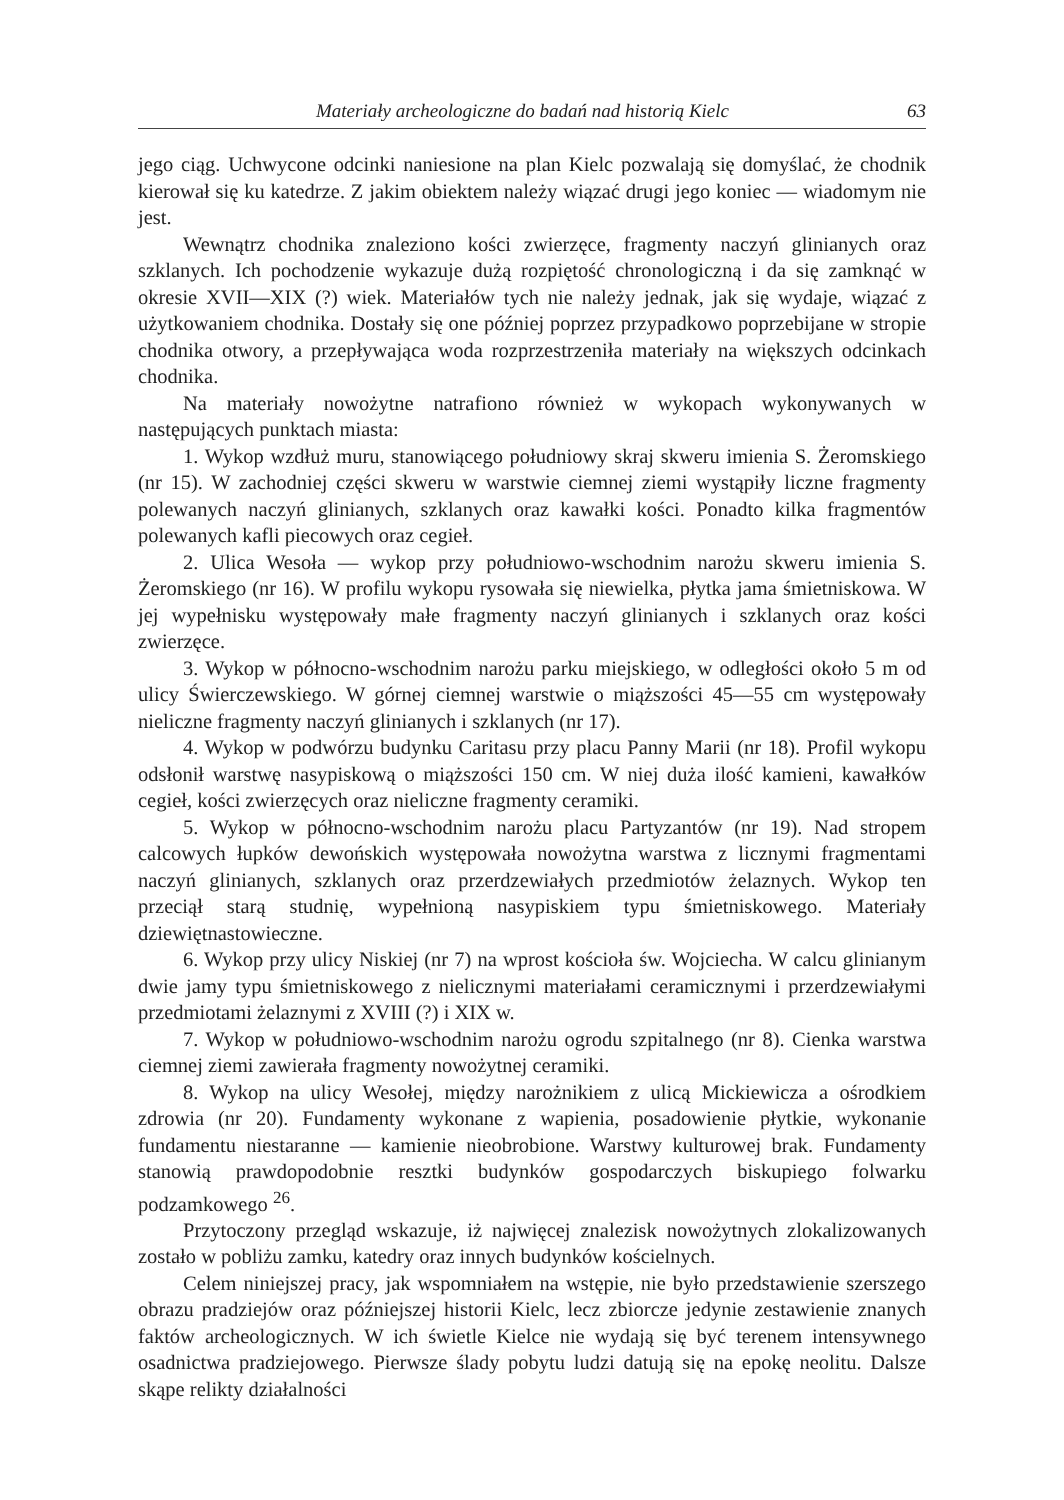Materiały archeologiczne do badań nad historią Kielc 63
jego ciąg. Uchwycone odcinki naniesione na plan Kielc pozwalają się domyślać, że chodnik kierował się ku katedrze. Z jakim obiektem należy wiązać drugi jego koniec — wiadomym nie jest.
Wewnątrz chodnika znaleziono kości zwierzęce, fragmenty naczyń glinianych oraz szklanych. Ich pochodzenie wykazuje dużą rozpiętość chronologiczną i da się zamknąć w okresie XVII—XIX (?) wiek. Materiałów tych nie należy jednak, jak się wydaje, wiązać z użytkowaniem chodnika. Dostały się one później poprzez przypadkowo poprzebijane w stropie chodnika otwory, a przepływająca woda rozprzestrzeniła materiały na większych odcinkach chodnika.
Na materiały nowożytne natrafiono również w wykopach wykonywanych w następujących punktach miasta:
1. Wykop wzdłuż muru, stanowiącego południowy skraj skweru imienia S. Żeromskiego (nr 15). W zachodniej części skweru w warstwie ciemnej ziemi wystąpiły liczne fragmenty polewanych naczyń glinianych, szklanych oraz kawałki kości. Ponadto kilka fragmentów polewanych kafli piecowych oraz cegieł.
2. Ulica Wesoła — wykop przy południowo-wschodnim narożu skweru imienia S. Żeromskiego (nr 16). W profilu wykopu rysowała się niewielka, płytka jama śmietniskowa. W jej wypełnisku występowały małe fragmenty naczyń glinianych i szklanych oraz kości zwierzęce.
3. Wykop w północno-wschodnim narożu parku miejskiego, w odległości około 5 m od ulicy Świerczewskiego. W górnej ciemnej warstwie o miąższości 45—55 cm występowały nieliczne fragmenty naczyń glinianych i szklanych (nr 17).
4. Wykop w podwórzu budynku Caritasu przy placu Panny Marii (nr 18). Profil wykopu odsłonił warstwę nasypiskową o miąższości 150 cm. W niej duża ilość kamieni, kawałków cegieł, kości zwierzęcych oraz nieliczne fragmenty ceramiki.
5. Wykop w północno-wschodnim narożu placu Partyzantów (nr 19). Nad stropem calcowych łupków dewońskich występowała nowożytna warstwa z licznymi fragmentami naczyń glinianych, szklanych oraz przerdzewiałych przedmiotów żelaznych. Wykop ten przeciął starą studnię, wypełnioną nasypiskiem typu śmietniskowego. Materiały dziewiętnastowieczne.
6. Wykop przy ulicy Niskiej (nr 7) na wprost kościoła św. Wojciecha. W calcu glinianym dwie jamy typu śmietniskowego z nielicznymi materiałami ceramicznymi i przerdzewiałymi przedmiotami żelaznymi z XVIII (?) i XIX w.
7. Wykop w południowo-wschodnim narożu ogrodu szpitalnego (nr 8). Cienka warstwa ciemnej ziemi zawierała fragmenty nowożytnej ceramiki.
8. Wykop na ulicy Wesołej, między narożnikiem z ulicą Mickiewicza a ośrodkiem zdrowia (nr 20). Fundamenty wykonane z wapienia, posadowienie płytkie, wykonanie fundamentu niestaranne — kamienie nieobrobione. Warstwy kulturowej brak. Fundamenty stanowią prawdopodobnie resztki budynków gospodarczych biskupiego folwarku podzamkowego <sup>26</sup>.
Przytoczony przegląd wskazuje, iż najwięcej znalezisk nowożytnych zlokalizowanych zostało w pobliżu zamku, katedry oraz innych budynków kościelnych.
Celem niniejszej pracy, jak wspomniałem na wstępie, nie było przedstawienie szerszego obrazu pradziejów oraz późniejszej historii Kielc, lecz zbiorcze jedynie zestawienie znanych faktów archeologicznych. W ich świetle Kielce nie wydają się być terenem intensywnego osadnictwa pradziejowego. Pierwsze ślady pobytu ludzi datują się na epokę neolitu. Dalsze skąpe relikty działalności